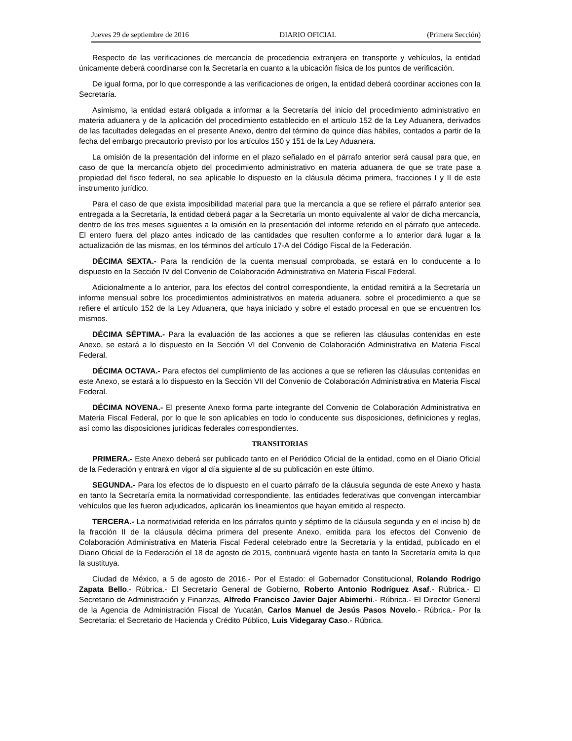Jueves 29 de septiembre de 2016 DIARIO OFICIAL (Primera Sección)
Respecto de las verificaciones de mercancía de procedencia extranjera en transporte y vehículos, la entidad únicamente deberá coordinarse con la Secretaría en cuanto a la ubicación física de los puntos de verificación.
De igual forma, por lo que corresponde a las verificaciones de origen, la entidad deberá coordinar acciones con la Secretaría.
Asimismo, la entidad estará obligada a informar a la Secretaría del inicio del procedimiento administrativo en materia aduanera y de la aplicación del procedimiento establecido en el artículo 152 de la Ley Aduanera, derivados de las facultades delegadas en el presente Anexo, dentro del término de quince días hábiles, contados a partir de la fecha del embargo precautorio previsto por los artículos 150 y 151 de la Ley Aduanera.
La omisión de la presentación del informe en el plazo señalado en el párrafo anterior será causal para que, en caso de que la mercancía objeto del procedimiento administrativo en materia aduanera de que se trate pase a propiedad del fisco federal, no sea aplicable lo dispuesto en la cláusula décima primera, fracciones I y II de este instrumento jurídico.
Para el caso de que exista imposibilidad material para que la mercancía a que se refiere el párrafo anterior sea entregada a la Secretaría, la entidad deberá pagar a la Secretaría un monto equivalente al valor de dicha mercancía, dentro de los tres meses siguientes a la omisión en la presentación del informe referido en el párrafo que antecede. El entero fuera del plazo antes indicado de las cantidades que resulten conforme a lo anterior dará lugar a la actualización de las mismas, en los términos del artículo 17-A del Código Fiscal de la Federación.
DÉCIMA SEXTA.- Para la rendición de la cuenta mensual comprobada, se estará en lo conducente a lo dispuesto en la Sección IV del Convenio de Colaboración Administrativa en Materia Fiscal Federal.
Adicionalmente a lo anterior, para los efectos del control correspondiente, la entidad remitirá a la Secretaría un informe mensual sobre los procedimientos administrativos en materia aduanera, sobre el procedimiento a que se refiere el artículo 152 de la Ley Aduanera, que haya iniciado y sobre el estado procesal en que se encuentren los mismos.
DÉCIMA SÉPTIMA.- Para la evaluación de las acciones a que se refieren las cláusulas contenidas en este Anexo, se estará a lo dispuesto en la Sección VI del Convenio de Colaboración Administrativa en Materia Fiscal Federal.
DÉCIMA OCTAVA.- Para efectos del cumplimiento de las acciones a que se refieren las cláusulas contenidas en este Anexo, se estará a lo dispuesto en la Sección VII del Convenio de Colaboración Administrativa en Materia Fiscal Federal.
DÉCIMA NOVENA.- El presente Anexo forma parte integrante del Convenio de Colaboración Administrativa en Materia Fiscal Federal, por lo que le son aplicables en todo lo conducente sus disposiciones, definiciones y reglas, así como las disposiciones jurídicas federales correspondientes.
TRANSITORIAS
PRIMERA.- Este Anexo deberá ser publicado tanto en el Periódico Oficial de la entidad, como en el Diario Oficial de la Federación y entrará en vigor al día siguiente al de su publicación en este último.
SEGUNDA.- Para los efectos de lo dispuesto en el cuarto párrafo de la cláusula segunda de este Anexo y hasta en tanto la Secretaría emita la normatividad correspondiente, las entidades federativas que convengan intercambiar vehículos que les fueron adjudicados, aplicarán los lineamientos que hayan emitido al respecto.
TERCERA.- La normatividad referida en los párrafos quinto y séptimo de la cláusula segunda y en el inciso b) de la fracción II de la cláusula décima primera del presente Anexo, emitida para los efectos del Convenio de Colaboración Administrativa en Materia Fiscal Federal celebrado entre la Secretaría y la entidad, publicado en el Diario Oficial de la Federación el 18 de agosto de 2015, continuará vigente hasta en tanto la Secretaría emita la que la sustituya.
Ciudad de México, a 5 de agosto de 2016.- Por el Estado: el Gobernador Constitucional, Rolando Rodrigo Zapata Bello.- Rúbrica.- El Secretario General de Gobierno, Roberto Antonio Rodríguez Asaf.- Rúbrica.- El Secretario de Administración y Finanzas, Alfredo Francisco Javier Dajer Abimerhi.- Rúbrica.- El Director General de la Agencia de Administración Fiscal de Yucatán, Carlos Manuel de Jesús Pasos Novelo.- Rúbrica.- Por la Secretaría: el Secretario de Hacienda y Crédito Público, Luis Videgaray Caso.- Rúbrica.